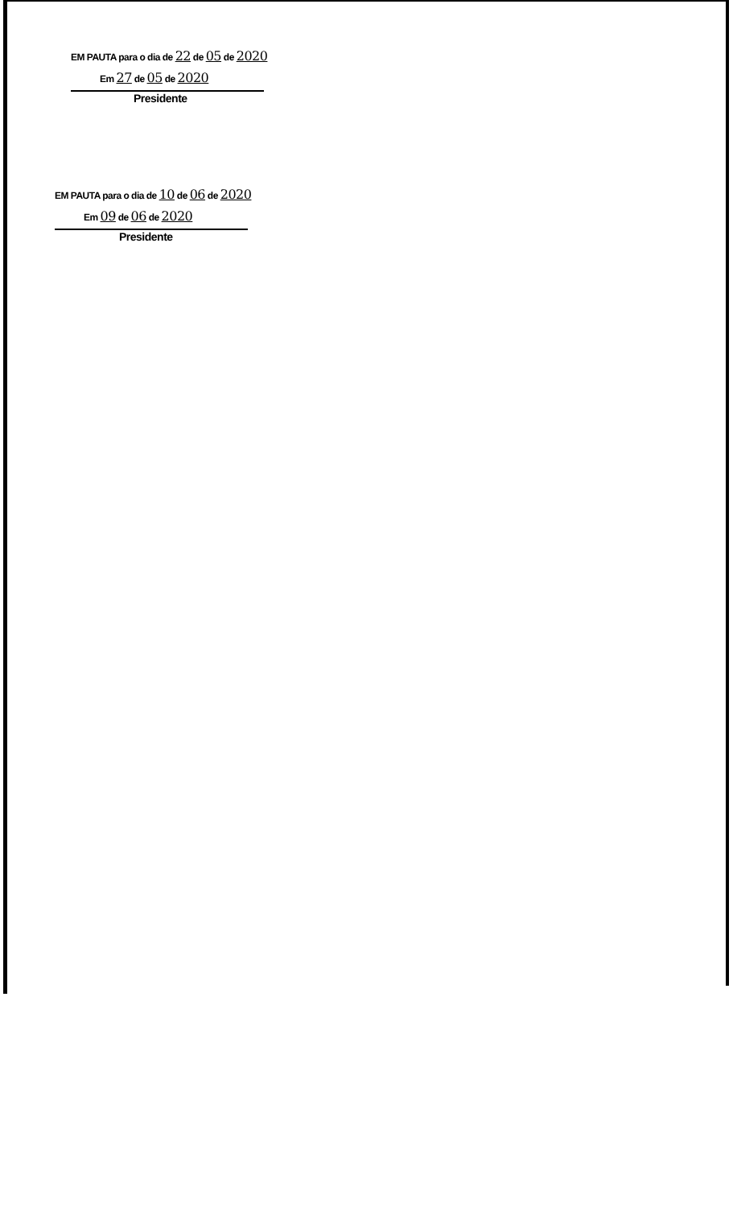EM PAUTA para o dia de 22 de 05 de 2020
Em 27 de 05 de 2020
Presidente
EM PAUTA para o dia de 10 de 06 de 2020
Em 09 de 06 de 2020
Presidente